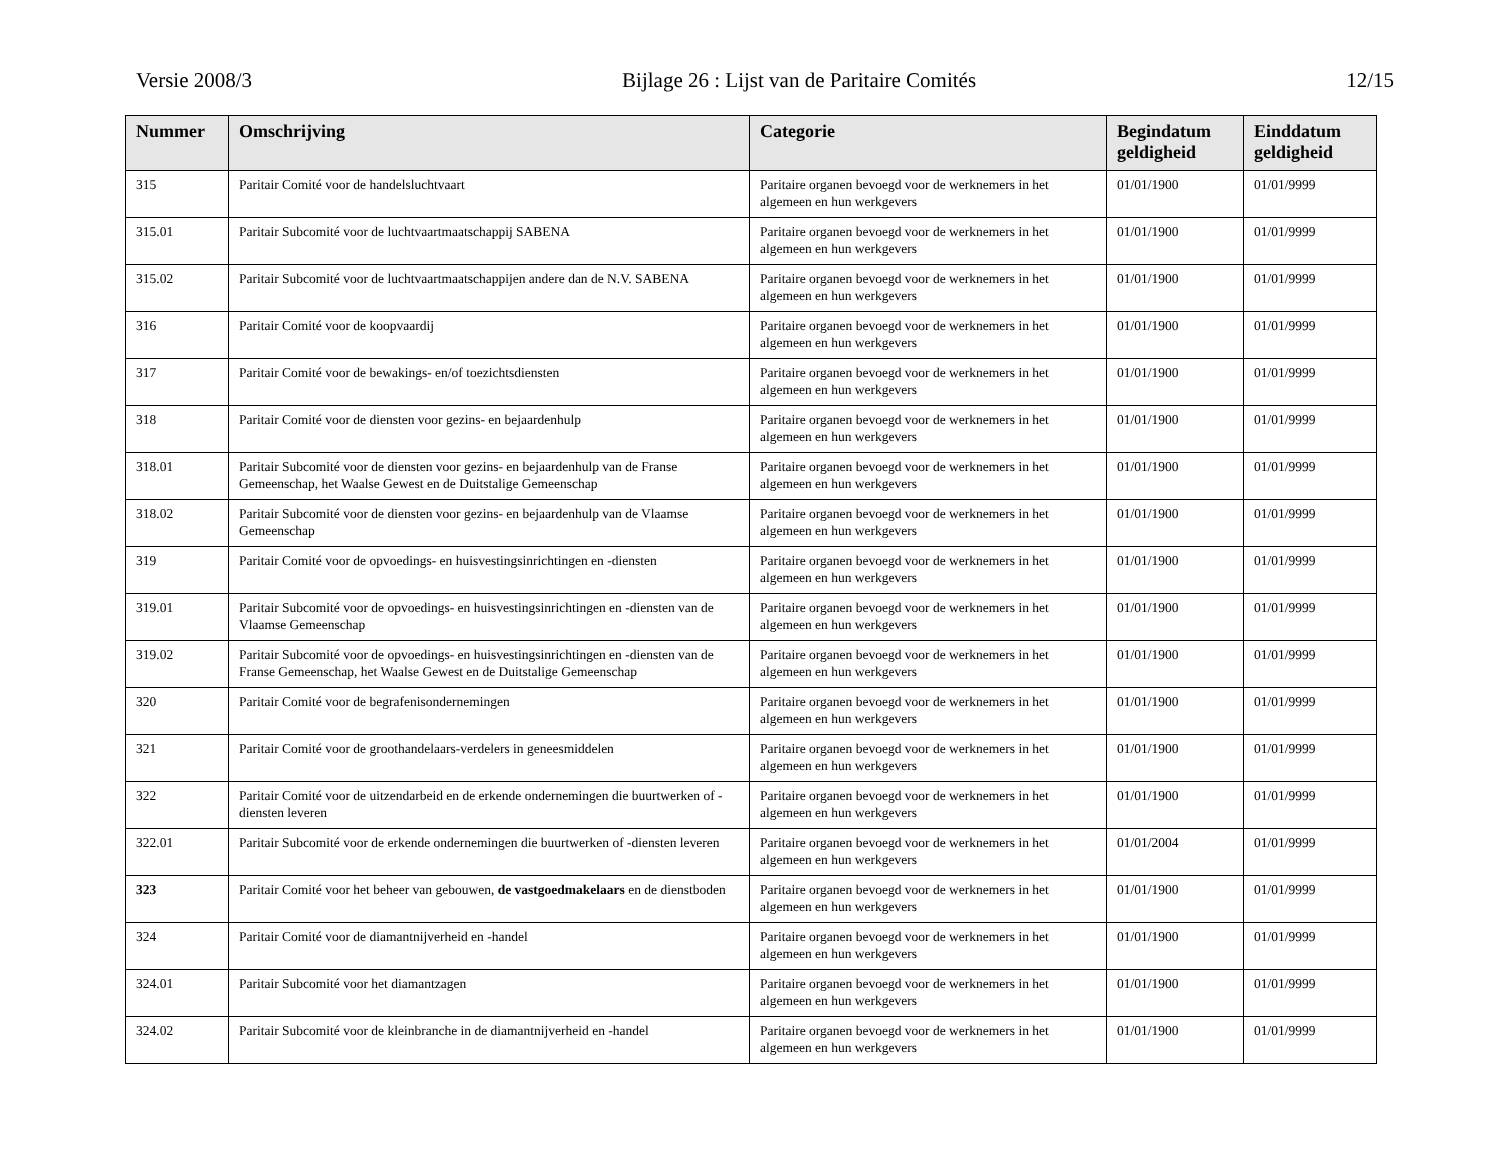Versie 2008/3 Bijlage 26 : Lijst van de Paritaire Comités 12/15
| Nummer | Omschrijving | Categorie | Begindatum geldigheid | Einddatum geldigheid |
| --- | --- | --- | --- | --- |
| 315 | Paritair Comité voor de handelsluchtvaart | Paritaire organen bevoegd voor de werknemers in het algemeen en hun werkgevers | 01/01/1900 | 01/01/9999 |
| 315.01 | Paritair Subcomité voor de luchtvaartmaatschappij SABENA | Paritaire organen bevoegd voor de werknemers in het algemeen en hun werkgevers | 01/01/1900 | 01/01/9999 |
| 315.02 | Paritair Subcomité voor de luchtvaartmaatschappijen andere dan de N.V. SABENA | Paritaire organen bevoegd voor de werknemers in het algemeen en hun werkgevers | 01/01/1900 | 01/01/9999 |
| 316 | Paritair Comité voor de koopvaardij | Paritaire organen bevoegd voor de werknemers in het algemeen en hun werkgevers | 01/01/1900 | 01/01/9999 |
| 317 | Paritair Comité voor de bewakings- en/of toezichtsdiensten | Paritaire organen bevoegd voor de werknemers in het algemeen en hun werkgevers | 01/01/1900 | 01/01/9999 |
| 318 | Paritair Comité voor de diensten voor gezins- en bejaardenhulp | Paritaire organen bevoegd voor de werknemers in het algemeen en hun werkgevers | 01/01/1900 | 01/01/9999 |
| 318.01 | Paritair Subcomité voor de diensten voor gezins- en bejaardenhulp van de Franse Gemeenschap, het Waalse Gewest en de Duitstalige Gemeenschap | Paritaire organen bevoegd voor de werknemers in het algemeen en hun werkgevers | 01/01/1900 | 01/01/9999 |
| 318.02 | Paritair Subcomité voor de diensten voor gezins- en bejaardenhulp van de Vlaamse Gemeenschap | Paritaire organen bevoegd voor de werknemers in het algemeen en hun werkgevers | 01/01/1900 | 01/01/9999 |
| 319 | Paritair Comité voor de opvoedings- en huisvestingsinrichtingen en -diensten | Paritaire organen bevoegd voor de werknemers in het algemeen en hun werkgevers | 01/01/1900 | 01/01/9999 |
| 319.01 | Paritair Subcomité voor de opvoedings- en huisvestingsinrichtingen en -diensten van de Vlaamse Gemeenschap | Paritaire organen bevoegd voor de werknemers in het algemeen en hun werkgevers | 01/01/1900 | 01/01/9999 |
| 319.02 | Paritair Subcomité voor de opvoedings- en huisvestingsinrichtingen en -diensten van de Franse Gemeenschap, het Waalse Gewest en de Duitstalige Gemeenschap | Paritaire organen bevoegd voor de werknemers in het algemeen en hun werkgevers | 01/01/1900 | 01/01/9999 |
| 320 | Paritair Comité voor de begrafenisondernemingen | Paritaire organen bevoegd voor de werknemers in het algemeen en hun werkgevers | 01/01/1900 | 01/01/9999 |
| 321 | Paritair Comité voor de groothandelaars-verdelers in geneesmiddelen | Paritaire organen bevoegd voor de werknemers in het algemeen en hun werkgevers | 01/01/1900 | 01/01/9999 |
| 322 | Paritair Comité voor de uitzendarbeid en de erkende ondernemingen die buurtwerken of -diensten leveren | Paritaire organen bevoegd voor de werknemers in het algemeen en hun werkgevers | 01/01/1900 | 01/01/9999 |
| 322.01 | Paritair Subcomité voor de erkende ondernemingen die buurtwerken of -diensten leveren | Paritaire organen bevoegd voor de werknemers in het algemeen en hun werkgevers | 01/01/2004 | 01/01/9999 |
| 323 | Paritair Comité voor het beheer van gebouwen, de vastgoedmakelaars en de dienstboden | Paritaire organen bevoegd voor de werknemers in het algemeen en hun werkgevers | 01/01/1900 | 01/01/9999 |
| 324 | Paritair Comité voor de diamantnijverheid en -handel | Paritaire organen bevoegd voor de werknemers in het algemeen en hun werkgevers | 01/01/1900 | 01/01/9999 |
| 324.01 | Paritair Subcomité voor het diamantzagen | Paritaire organen bevoegd voor de werknemers in het algemeen en hun werkgevers | 01/01/1900 | 01/01/9999 |
| 324.02 | Paritair Subcomité voor de kleinbranche in de diamantnijverheid en -handel | Paritaire organen bevoegd voor de werknemers in het algemeen en hun werkgevers | 01/01/1900 | 01/01/9999 |